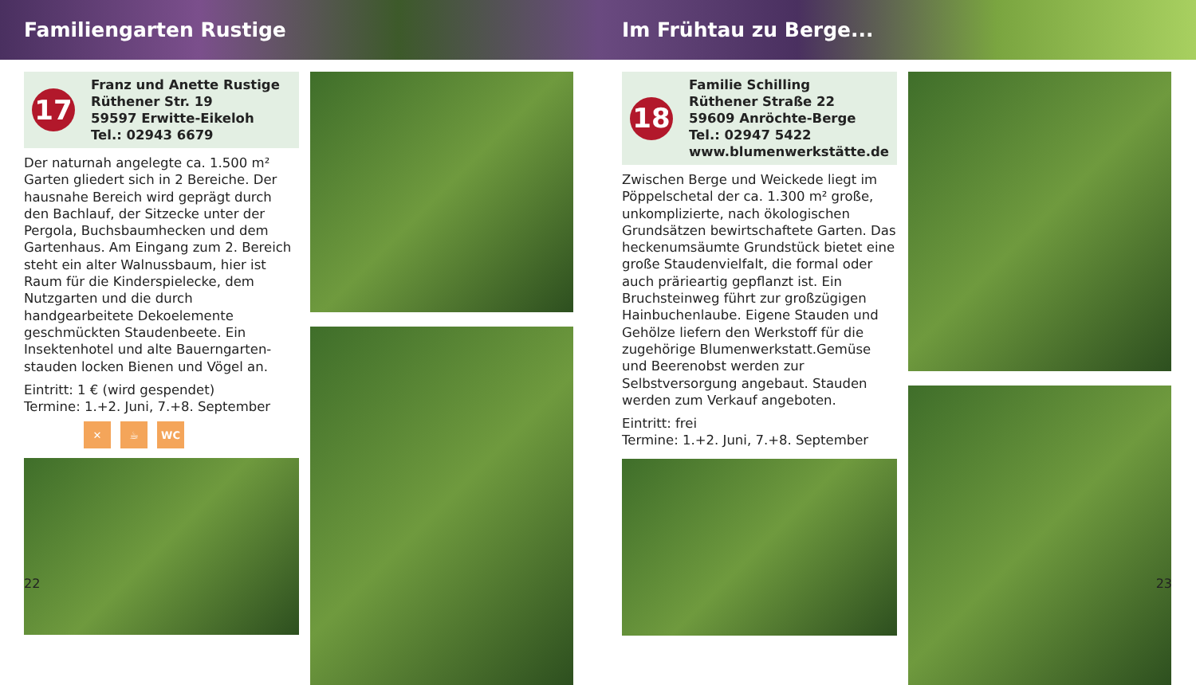Familiengarten Rustige
17
Franz und Anette Rustige
Rüthener Str. 19
59597 Erwitte-Eikeloh
Tel.: 02943 6679
Der naturnah angelegte ca. 1.500 m² Garten gliedert sich in 2 Bereiche. Der hausnahe Bereich wird geprägt durch den Bachlauf, der Sitzecke unter der Pergola, Buchsbaumhecken und dem Gartenhaus. Am Eingang zum 2. Bereich steht ein alter Walnussbaum, hier ist Raum für die Kinderspielecke, dem Nutzgarten und die durch handgearbeitete Dekoelemente geschmückten Staudenbeete. Ein Insektenhotel und alte Bauerngarten­stauden locken Bienen und Vögel an.
Eintritt: 1 € (wird gespendet)
Termine: 1.+2. Juni, 7.+8. September
✕ ☕ WC
22
Im Frühtau zu Berge...
18
Familie Schilling
Rüthener Straße 22
59609 Anröchte-Berge
Tel.: 02947 5422
www.blumenwerkstätte.de
Zwischen Berge und Weickede liegt im Pöppelschetal der ca. 1.300 m² große, un­komplizierte, nach ökologischen Grundsätzen bewirtschaftete Garten. Das heckenumsäumte Grundstück bietet eine große Staudenvielfalt, die formal oder auch prärieartig gepflanzt ist. Ein Bruchsteinweg führt zur großzügigen Hainbuchenlaube. Eigene Stauden und Gehöl­ze liefern den Werkstoff für die zugehörige Blumenwerkstatt.Gemüse und Beerenobst werden zur Selbstversorgung angebaut. Stauden werden zum Verkauf angeboten.
Eintritt: frei
Termine: 1.+2. Juni, 7.+8. September
23